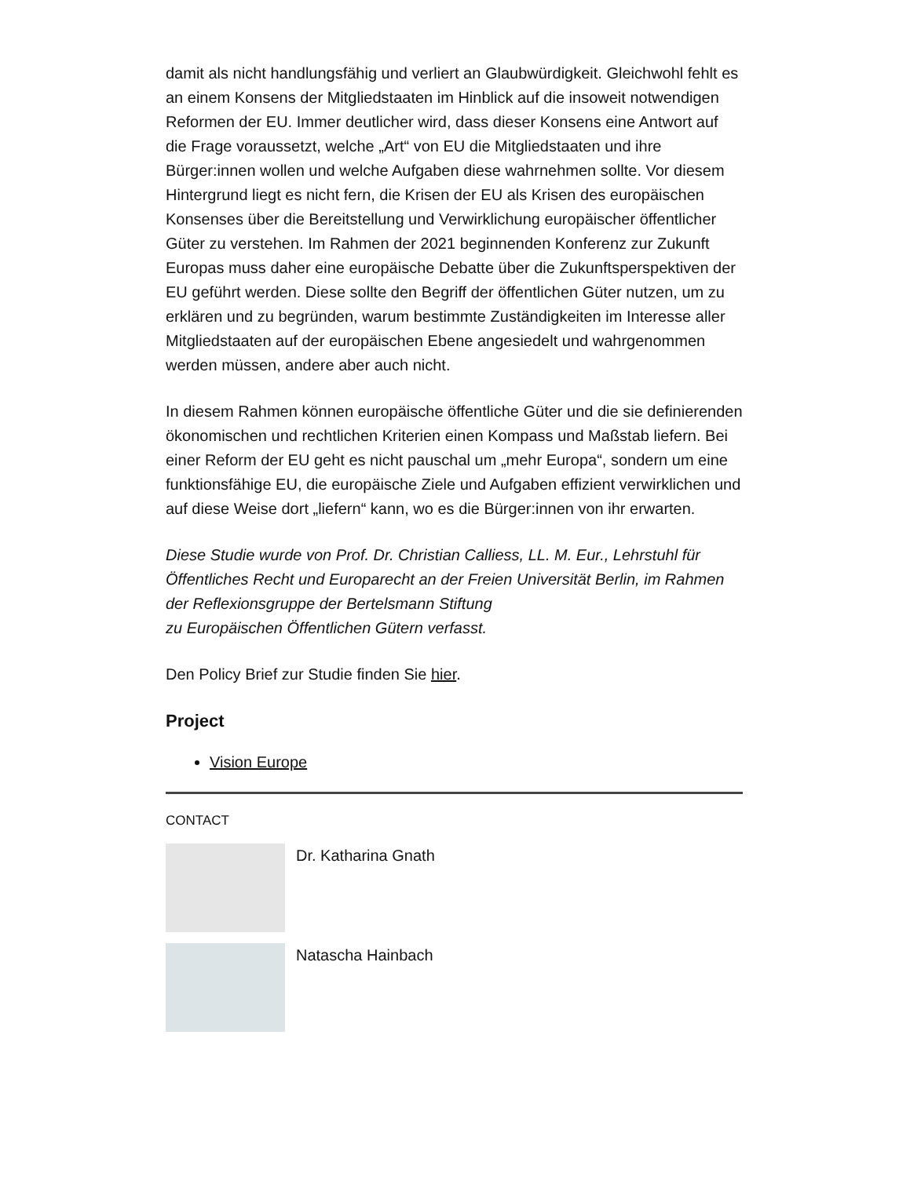damit als nicht handlungsfähig und verliert an Glaubwürdigkeit. Gleichwohl fehlt es an einem Konsens der Mitgliedstaaten im Hinblick auf die insoweit notwendigen Reformen der EU. Immer deutlicher wird, dass dieser Konsens eine Antwort auf die Frage voraussetzt, welche „Art“ von EU die Mitgliedstaaten und ihre Bürger:innen wollen und welche Aufgaben diese wahrnehmen sollte. Vor diesem Hintergrund liegt es nicht fern, die Krisen der EU als Krisen des europäischen Konsenses über die Bereitstellung und Verwirklichung europäischer öffentlicher Güter zu verstehen. Im Rahmen der 2021 beginnenden Konferenz zur Zukunft Europas muss daher eine europäische Debatte über die Zukunftsperspektiven der EU geführt werden. Diese sollte den Begriff der öffentlichen Güter nutzen, um zu erklären und zu begründen, warum bestimmte Zuständigkeiten im Interesse aller Mitgliedstaaten auf der europäischen Ebene angesiedelt und wahrgenommen werden müssen, andere aber auch nicht.
In diesem Rahmen können europäische öffentliche Güter und die sie definierenden ökonomischen und rechtlichen Kriterien einen Kompass und Maßstab liefern. Bei einer Reform der EU geht es nicht pauschal um „mehr Europa“, sondern um eine funktionsfähige EU, die europäische Ziele und Aufgaben effizient verwirklichen und auf diese Weise dort „liefern“ kann, wo es die Bürger:innen von ihr erwarten.
Diese Studie wurde von Prof. Dr. Christian Calliess, LL. M. Eur., Lehrstuhl für Öffentliches Recht und Europarecht an der Freien Universität Berlin, im Rahmen der Reflexionsgruppe der Bertelsmann Stiftung
zu Europäischen Öffentlichen Gütern verfasst.
Den Policy Brief zur Studie finden Sie hier.
Project
Vision Europe
CONTACT
Dr. Katharina Gnath
Natascha Hainbach